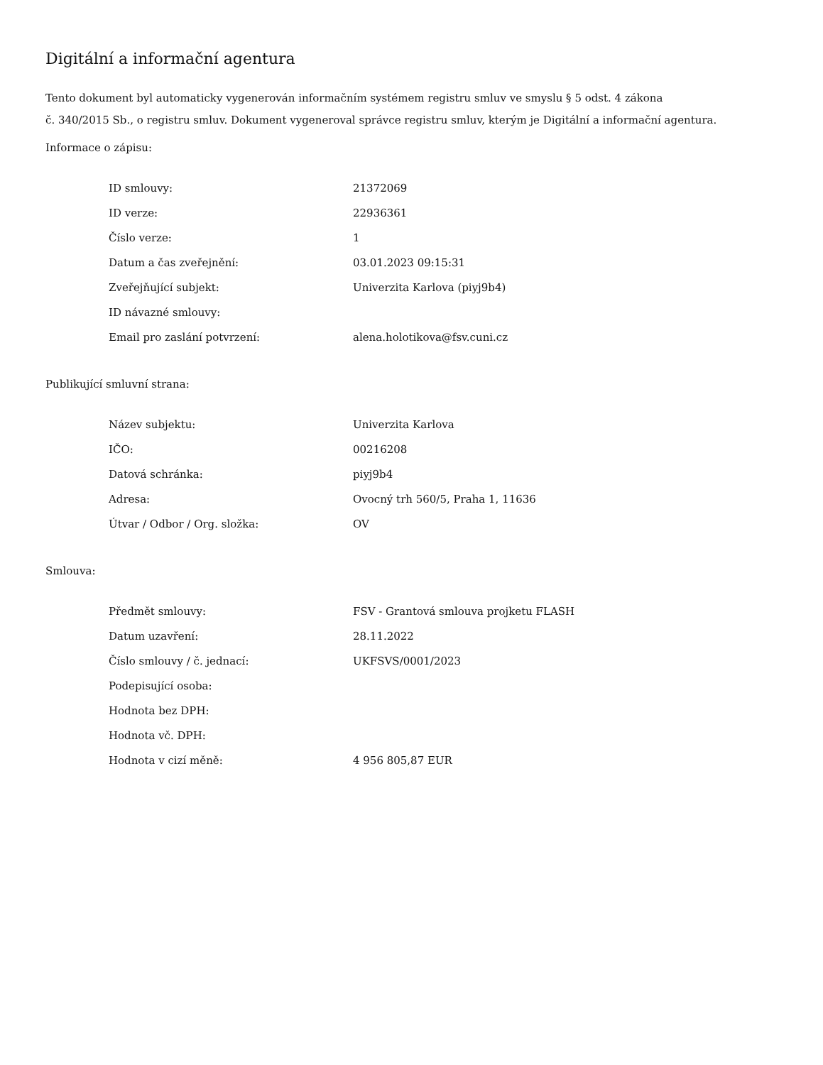Digitální a informační agentura
Tento dokument byl automaticky vygenerován informačním systémem registru smluv ve smyslu § 5 odst. 4 zákona
č. 340/2015 Sb., o registru smluv. Dokument vygeneroval správce registru smluv, kterým je Digitální a informační agentura.
Informace o zápisu:
| ID smlouvy: | 21372069 |
| ID verze: | 22936361 |
| Číslo verze: | 1 |
| Datum a čas zveřejnění: | 03.01.2023 09:15:31 |
| Zveřejňující subjekt: | Univerzita Karlova (piyj9b4) |
| ID návazné smlouvy: | |
| Email pro zaslání potvrzení: | alena.holotikova@fsv.cuni.cz |
Publikující smluvní strana:
| Název subjektu: | Univerzita Karlova |
| IČO: | 00216208 |
| Datová schránka: | piyj9b4 |
| Adresa: | Ovocný trh 560/5, Praha 1, 11636 |
| Útvar / Odbor / Org. složka: | OV |
Smlouva:
| Předmět smlouvy: | FSV - Grantová smlouva projketu FLASH |
| Datum uzavření: | 28.11.2022 |
| Číslo smlouvy / č. jednací: | UKFSVS/0001/2023 |
| Podepisující osoba: | |
| Hodnota bez DPH: | |
| Hodnota vč. DPH: | |
| Hodnota v cizí měně: | 4 956 805,87 EUR |